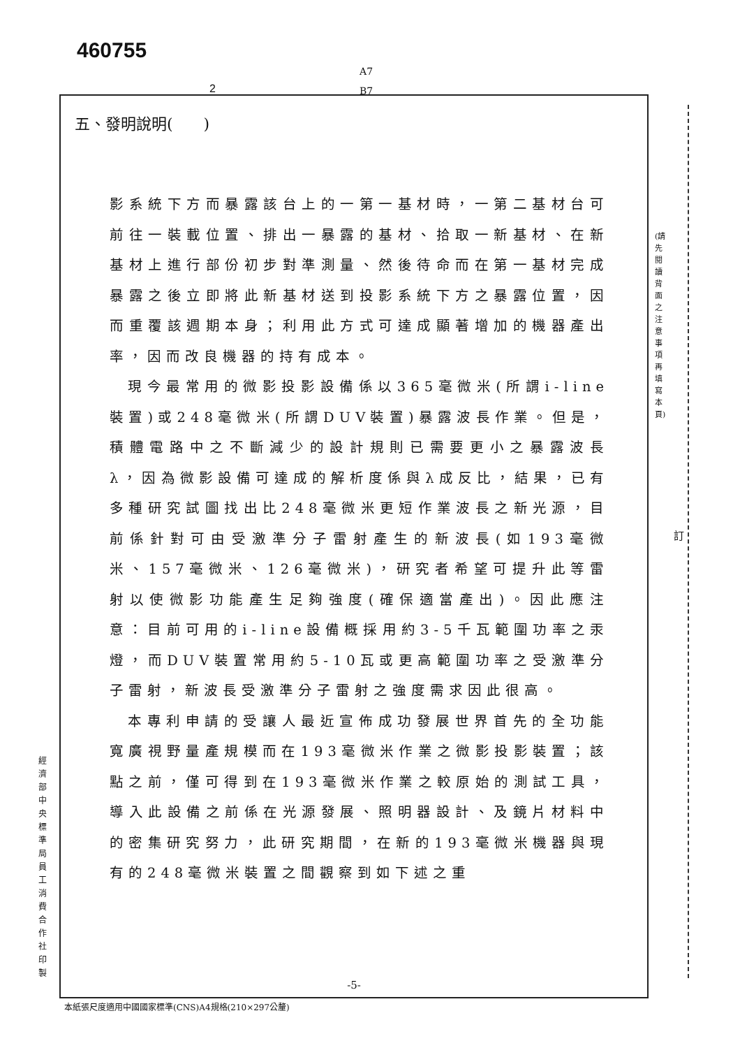460755
A7
B7
2
五、發明說明(　　)
影系統下方而暴露該台上的一第一基材時，一第二基材台可前往一裝載位置、排出一暴露的基材、拾取一新基材、在新基材上進行部份初步對準測量、然後待命而在第一基材完成暴露之後立即將此新基材送到投影系統下方之暴露位置，因而重覆該週期本身；利用此方式可達成顯著增加的機器產出率，因而改良機器的持有成本。
現今最常用的微影投影設備係以365毫微米(所謂i-line裝置)或248毫微米(所謂DUV裝置)暴露波長作業。但是，積體電路中之不斷減少的設計規則已需要更小之暴露波長λ，因為微影設備可達成的解析度係與λ成反比，結果，已有多種研究試圖找出比248毫微米更短作業波長之新光源，目前係針對可由受激準分子雷射產生的新波長(如193毫微米、157毫微米、126毫微米)，研究者希望可提升此等雷射以使微影功能產生足夠強度(確保適當產出)。因此應注意：目前可用的i-line設備概採用約3-5千瓦範圍功率之汞燈，而DUV裝置常用約5-10瓦或更高範圍功率之受激準分子雷射，新波長受激準分子雷射之強度需求因此很高。
本專利申請的受讓人最近宣佈成功發展世界首先的全功能寬廣視野量產規模而在193毫微米作業之微影投影裝置；該點之前，僅可得到在193毫微米作業之較原始的測試工具，導入此設備之前係在光源發展、照明器設計、及鏡片材料中的密集研究努力，此研究期間，在新的193毫微米機器與現有的248毫微米裝置之間觀察到如下述之重
-5-
本紙張尺度適用中國國家標準(CNS)A4規格(210×297公釐)
經濟部中央標準局員工消費合作社印製
(請先閱讀背面之注意事項再填寫本頁)
訂